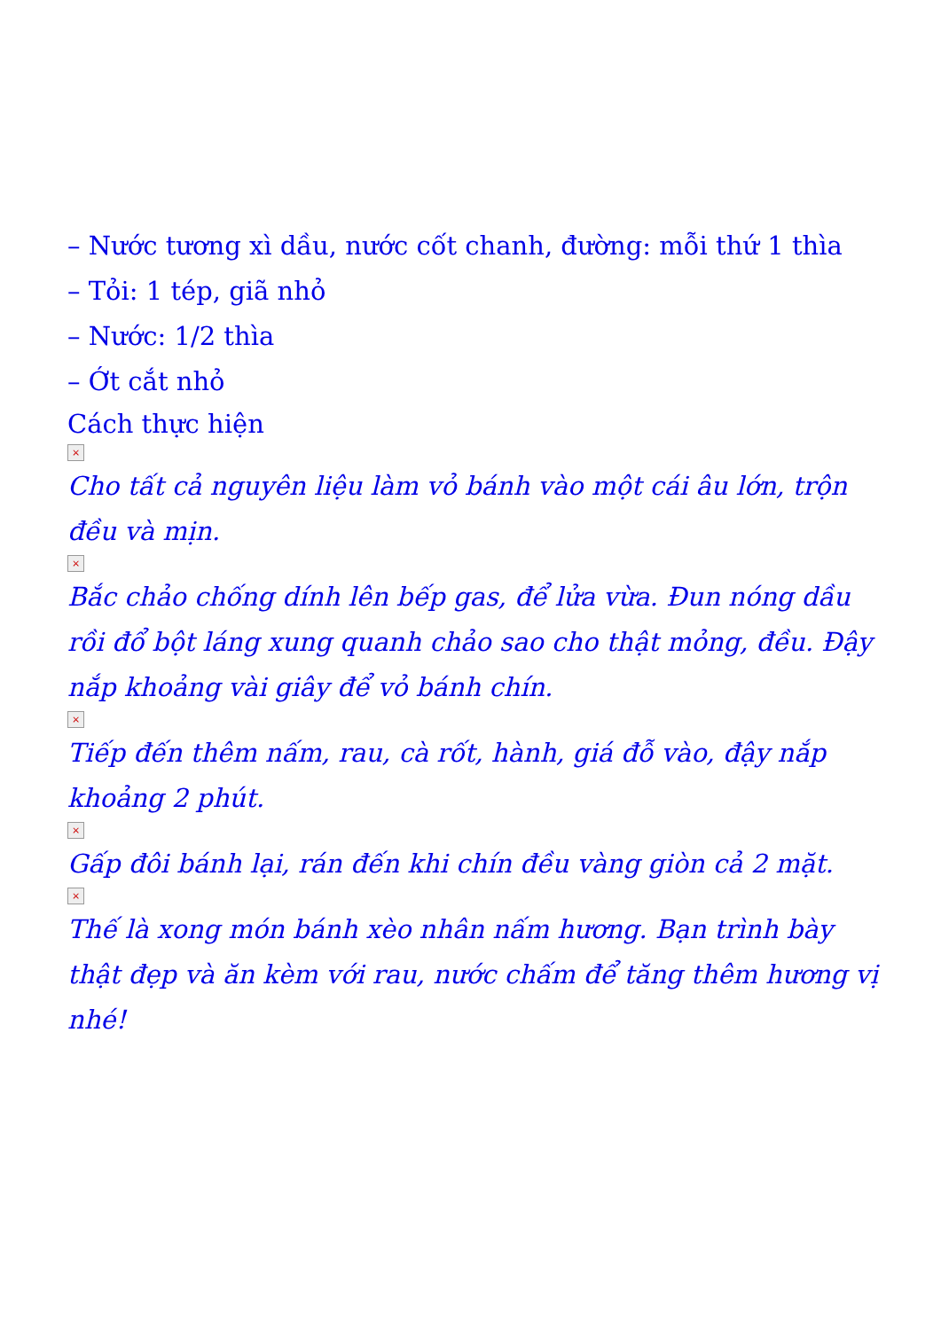– Nước tương xì dầu, nước cốt chanh, đường: mỗi thứ 1 thìa
– Tỏi: 1 tép, giã nhỏ
– Nước: 1/2 thìa
– Ớt cắt nhỏ
Cách thực hiện
×
Cho tất cả nguyên liệu làm vỏ bánh vào một cái âu lớn, trộn đều và mịn.
×
Bắc chảo chống dính lên bếp gas, để lửa vừa. Đun nóng dầu rồi đổ bột láng xung quanh chảo sao cho thật mỏng, đều. Đậy nắp khoảng vài giây để vỏ bánh chín.
×
Tiếp đến thêm nấm, rau, cà rốt, hành, giá đỗ vào, đậy nắp khoảng 2 phút.
×
Gấp đôi bánh lại, rán đến khi chín đều vàng giòn cả 2 mặt.
×
Thế là xong món bánh xèo nhân nấm hương. Bạn trình bày thật đẹp và ăn kèm với rau, nước chấm để tăng thêm hương vị nhé!